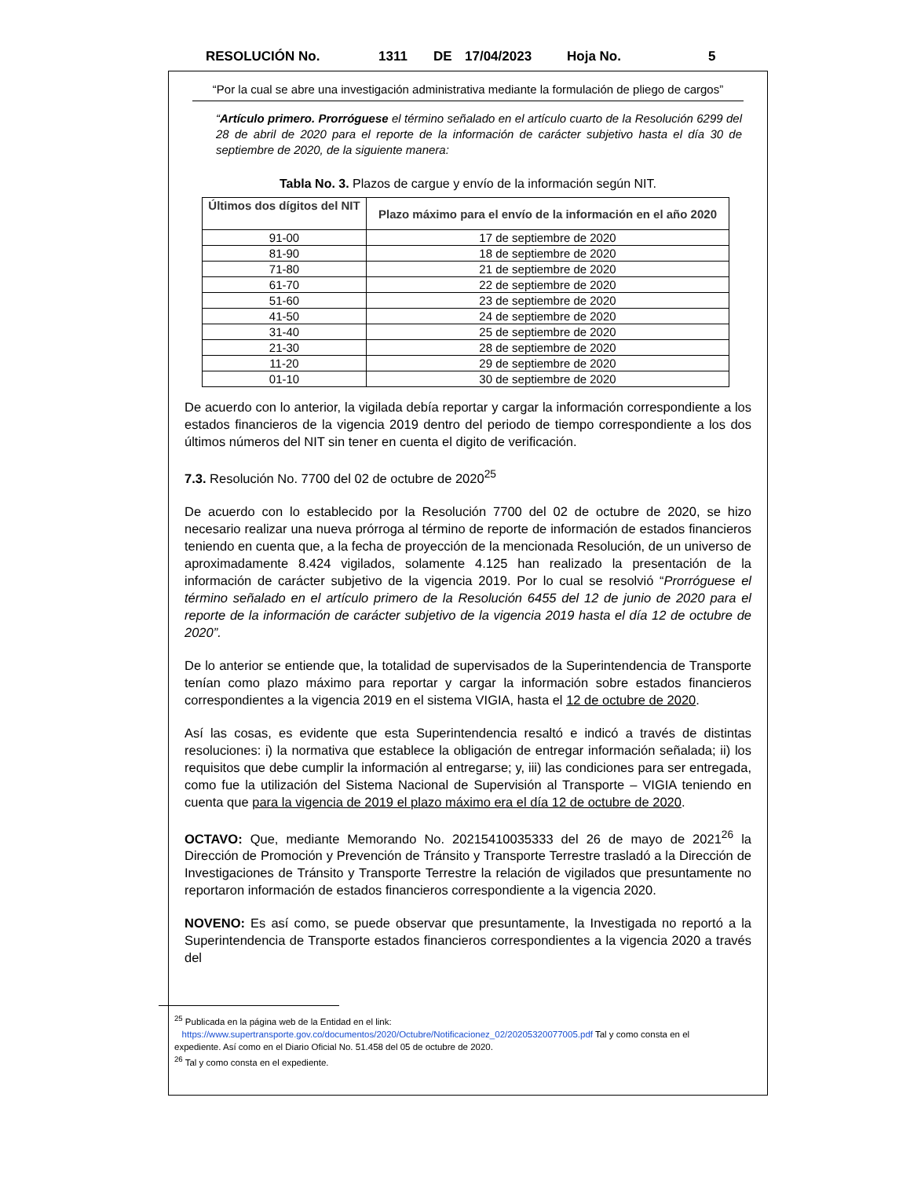RESOLUCIÓN No. 1311 DE 17/04/2023 Hoja No. 5
“Por la cual se abre una investigación administrativa mediante la formulación de pliego de cargos”
“Artículo primero. Prorróguese el término señalado en el artículo cuarto de la Resolución 6299 del 28 de abril de 2020 para el reporte de la información de carácter subjetivo hasta el día 30 de septiembre de 2020, de la siguiente manera:
Tabla No. 3. Plazos de cargue y envío de la información según NIT.
| Últimos dos dígitos del NIT | Plazo máximo para el envío de la información en el año 2020 |
| --- | --- |
| 91-00 | 17 de septiembre de 2020 |
| 81-90 | 18 de septiembre de 2020 |
| 71-80 | 21 de septiembre de 2020 |
| 61-70 | 22 de septiembre de 2020 |
| 51-60 | 23 de septiembre de 2020 |
| 41-50 | 24 de septiembre de 2020 |
| 31-40 | 25 de septiembre de 2020 |
| 21-30 | 28 de septiembre de 2020 |
| 11-20 | 29 de septiembre de 2020 |
| 01-10 | 30 de septiembre de 2020 |
De acuerdo con lo anterior, la vigilada debía reportar y cargar la información correspondiente a los estados financieros de la vigencia 2019 dentro del periodo de tiempo correspondiente a los dos últimos números del NIT sin tener en cuenta el digito de verificación.
7.3. Resolución No. 7700 del 02 de octubre de 2020<sup>25</sup>
De acuerdo con lo establecido por la Resolución 7700 del 02 de octubre de 2020, se hizo necesario realizar una nueva prórroga al término de reporte de información de estados financieros teniendo en cuenta que, a la fecha de proyección de la mencionada Resolución, de un universo de aproximadamente 8.424 vigilados, solamente 4.125 han realizado la presentación de la información de carácter subjetivo de la vigencia 2019. Por lo cual se resolvió “Prorróguese el término señalado en el artículo primero de la Resolución 6455 del 12 de junio de 2020 para el reporte de la información de carácter subjetivo de la vigencia 2019 hasta el día 12 de octubre de 2020”.
De lo anterior se entiende que, la totalidad de supervisados de la Superintendencia de Transporte tenían como plazo máximo para reportar y cargar la información sobre estados financieros correspondientes a la vigencia 2019 en el sistema VIGIA, hasta el 12 de octubre de 2020.
Así las cosas, es evidente que esta Superintendencia resaltó e indicó a través de distintas resoluciones: i) la normativa que establece la obligación de entregar información señalada; ii) los requisitos que debe cumplir la información al entregarse; y, iii) las condiciones para ser entregada, como fue la utilización del Sistema Nacional de Supervisión al Transporte – VIGIA teniendo en cuenta que para la vigencia de 2019 el plazo máximo era el día 12 de octubre de 2020.
OCTAVO: Que, mediante Memorando No. 20215410035333 del 26 de mayo de 2021<sup>26</sup> la Dirección de Promoción y Prevención de Tránsito y Transporte Terrestre trasladó a la Dirección de Investigaciones de Tránsito y Transporte Terrestre la relación de vigilados que presuntamente no reportaron información de estados financieros correspondiente a la vigencia 2020.
NOVENO: Es así como, se puede observar que presuntamente, la Investigada no reportó a la Superintendencia de Transporte estados financieros correspondientes a la vigencia 2020 a través del
<sup>25</sup> Publicada en la página web de la Entidad en el link:
https://www.supertransporte.gov.co/documentos/2020/Octubre/Notificacionez_02/20205320077005.pdf Tal y como consta en el expediente. Así como en el Diario Oficial No. 51.458 del 05 de octubre de 2020.
<sup>26</sup> Tal y como consta en el expediente.